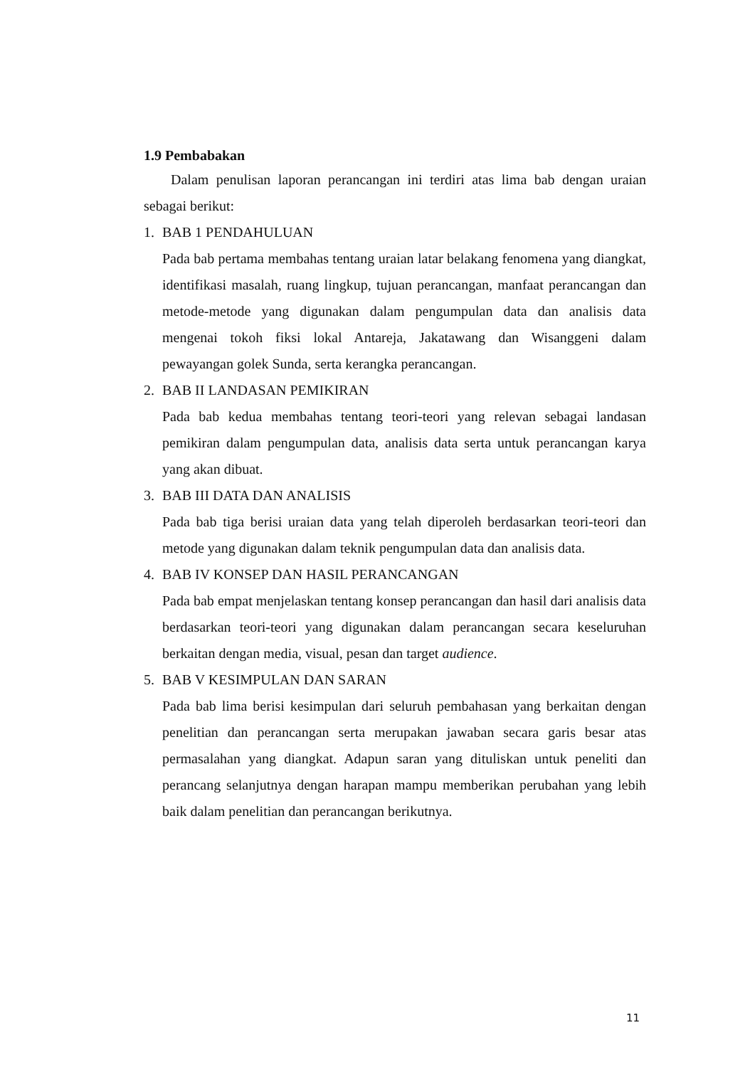1.9 Pembabakan
Dalam penulisan laporan perancangan ini terdiri atas lima bab dengan uraian sebagai berikut:
1. BAB 1 PENDAHULUAN
Pada bab pertama membahas tentang uraian latar belakang fenomena yang diangkat, identifikasi masalah, ruang lingkup, tujuan perancangan, manfaat perancangan dan metode-metode yang digunakan dalam pengumpulan data dan analisis data mengenai tokoh fiksi lokal Antareja, Jakatawang dan Wisanggeni dalam pewayangan golek Sunda, serta kerangka perancangan.
2. BAB II LANDASAN PEMIKIRAN
Pada bab kedua membahas tentang teori-teori yang relevan sebagai landasan pemikiran dalam pengumpulan data, analisis data serta untuk perancangan karya yang akan dibuat.
3. BAB III DATA DAN ANALISIS
Pada bab tiga berisi uraian data yang telah diperoleh berdasarkan teori-teori dan metode yang digunakan dalam teknik pengumpulan data dan analisis data.
4. BAB IV KONSEP DAN HASIL PERANCANGAN
Pada bab empat menjelaskan tentang konsep perancangan dan hasil dari analisis data berdasarkan teori-teori yang digunakan dalam perancangan secara keseluruhan berkaitan dengan media, visual, pesan dan target audience.
5. BAB V KESIMPULAN DAN SARAN
Pada bab lima berisi kesimpulan dari seluruh pembahasan yang berkaitan dengan penelitian dan perancangan serta merupakan jawaban secara garis besar atas permasalahan yang diangkat. Adapun saran yang dituliskan untuk peneliti dan perancang selanjutnya dengan harapan mampu memberikan perubahan yang lebih baik dalam penelitian dan perancangan berikutnya.
11